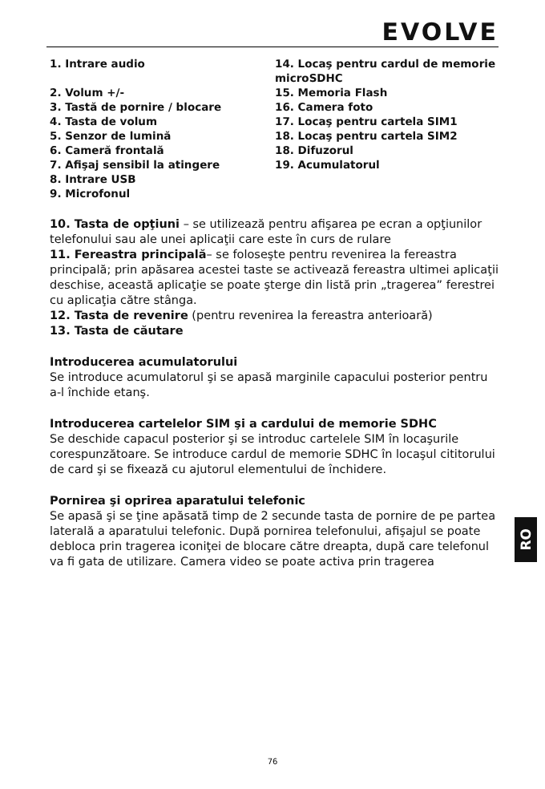EVOLVE
1. Intrare audio
2. Volum +/-
3. Tastă de pornire / blocare
4. Tasta de volum
5. Senzor de lumină
6. Cameră frontală
7. Afişaj sensibil la atingere
8. Intrare USB
9. Microfonul
14. Locaş pentru cardul de memorie microSDHC
15. Memoria Flash
16. Camera foto
17. Locaş pentru cartela SIM1
18. Locaş pentru cartela SIM2
18. Difuzorul
19. Acumulatorul
10. Tasta de opţiuni – se utilizează pentru afişarea pe ecran a opţiunilor telefonului sau ale unei aplicaţii care este în curs de rulare
11. Fereastra principală– se foloseşte pentru revenirea la fereastra principală; prin apăsarea acestei taste se activează fereastra ultimei aplicaţii deschise, această aplicaţie se poate şterge din listă prin „tragerea” ferestrei cu aplicaţia către stânga.
12. Tasta de revenire (pentru revenirea la fereastra anterioară)
13. Tasta de căutare
Introducerea acumulatorului
Se introduce acumulatorul şi se apasă marginile capacului posterior pentru a-l închide etanş.
Introducerea cartelelor SIM şi a cardului de memorie SDHC
Se deschide capacul posterior şi se introduc cartelele SIM în locaşurile corespunzătoare. Se introduce cardul de memorie SDHC în locaşul cititorului de card şi se fixează cu ajutorul elementului de închidere.
Pornirea şi oprirea aparatului telefonic
Se apasă şi se ţine apăsată timp de 2 secunde tasta de pornire de pe partea laterală a aparatului telefonic. După pornirea telefonului, afişajul se poate debloca prin tragerea iconiţei de blocare către dreapta, după care telefonul va fi gata de utilizare. Camera video se poate activa prin tragerea
RO
76